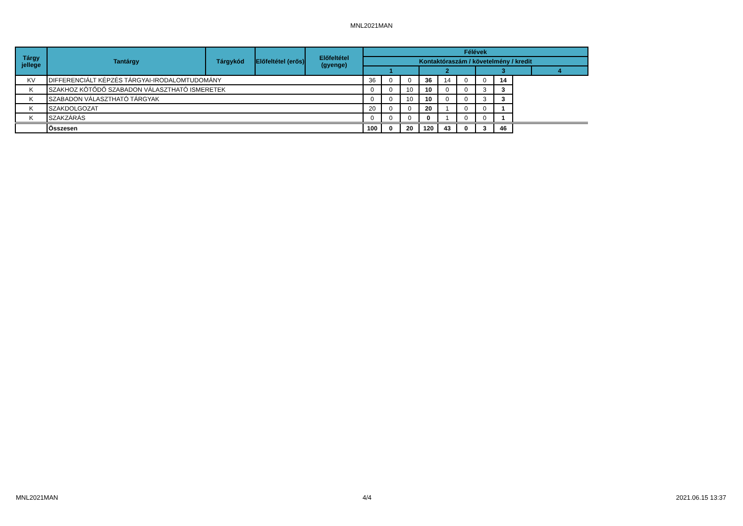MNL2021MAN
| Tárgy jellege | Tantárgy | Tárgykód | Előfeltétel (erős) | Előfeltétel (gyenge) | Félévek | | | | | | | | |
| --- | --- | --- | --- | --- | --- | --- | --- | --- | --- | --- | --- | --- | --- |
| | | | | | Kontaktóraszám / követelmény / kredit | | | | | | | | |
| | | | | | 1 | | | 2 | | | 3 | | 4 |
| KV | DIFFERENCIÁLT KÉPZÉS TÁRGYAI-IRODALOMTUDOMÁNY | | | | 36 | 0 | 0 | 36 | 14 | 0 | 0 | 14 | |
| K | SZAKHOZ KÖTŐDŐ SZABADON VÁLASZTHATÓ ISMERETEK | | | | 0 | 0 | 10 | 10 | 0 | 0 | 3 | 3 | |
| K | SZABADON VÁLASZTHATÓ TÁRGYAK | | | | 0 | 0 | 10 | 10 | 0 | 0 | 3 | 3 | |
| K | SZAKDOLGOZAT | | | | 20 | 0 | 0 | 20 | 1 | 0 | 0 | 1 | |
| K | SZAKZÁRÁS | | | | 0 | 0 | 0 | 0 | 1 | 0 | 0 | 1 | |
| | Összesen | | | | 100 | 0 | 20 | 120 | 43 | 0 | 3 | 46 | |
MNL2021MAN 4/4 2021.06.15 13:37